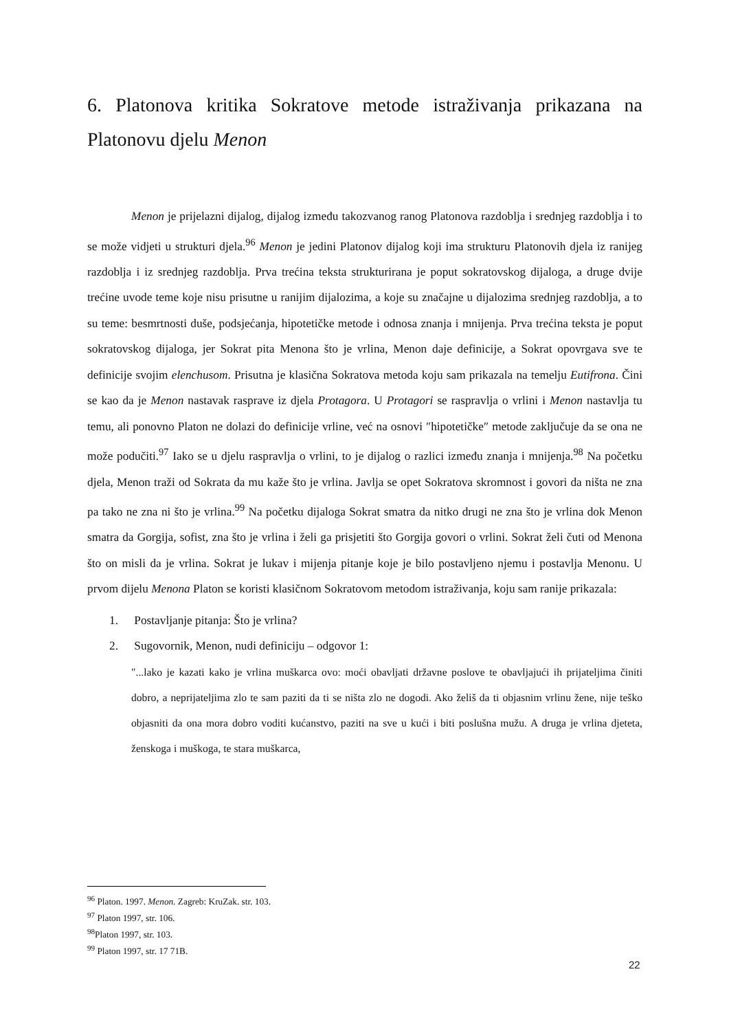6. Platonova kritika Sokratove metode istraživanja prikazana na Platonovu djelu Menon
Menon je prijelazni dijalog, dijalog između takozvanog ranog Platonova razdoblja i srednjeg razdoblja i to se može vidjeti u strukturi djela.<sup>96</sup> Menon je jedini Platonov dijalog koji ima strukturu Platonovih djela iz ranijeg razdoblja i iz srednjeg razdoblja. Prva trećina teksta strukturirana je poput sokratovskog dijaloga, a druge dvije trećine uvode teme koje nisu prisutne u ranijim dijalozima, a koje su značajne u dijalozima srednjeg razdoblja, a to su teme: besmrtnosti duše, podsjećanja, hipotetičke metode i odnosa znanja i mnijenja. Prva trećina teksta je poput sokratovskog dijaloga, jer Sokrat pita Menona što je vrlina, Menon daje definicije, a Sokrat opovrgava sve te definicije svojim elenchusom. Prisutna je klasična Sokratova metoda koju sam prikazala na temelju Eutifrona. Čini se kao da je Menon nastavak rasprave iz djela Protagora. U Protagori se raspravlja o vrlini i Menon nastavlja tu temu, ali ponovno Platon ne dolazi do definicije vrline, već na osnovi ″hipotetičke″ metode zaključuje da se ona ne može podučiti.<sup>97</sup> Iako se u djelu raspravlja o vrlini, to je dijalog o razlici između znanja i mnijenja.<sup>98</sup> Na početku djela, Menon traži od Sokrata da mu kaže što je vrlina. Javlja se opet Sokratova skromnost i govori da ništa ne zna pa tako ne zna ni što je vrlina.<sup>99</sup> Na početku dijaloga Sokrat smatra da nitko drugi ne zna što je vrlina dok Menon smatra da Gorgija, sofist, zna što je vrlina i želi ga prisjetiti što Gorgija govori o vrlini. Sokrat želi čuti od Menona što on misli da je vrlina. Sokrat je lukav i mijenja pitanje koje je bilo postavljeno njemu i postavlja Menonu. U prvom dijelu Menona Platon se koristi klasičnom Sokratovom metodom istraživanja, koju sam ranije prikazala:
1. Postavljanje pitanja: Što je vrlina?
2. Sugovornik, Menon, nudi definiciju – odgovor 1:
″...lako je kazati kako je vrlina muškarca ovo: moći obavljati državne poslove te obavljajući ih prijateljima činiti dobro, a neprijateljima zlo te sam paziti da ti se ništa zlo ne dogodi. Ako želiš da ti objasnim vrlinu žene, nije teško objasniti da ona mora dobro voditi kućanstvo, paziti na sve u kući i biti poslušna mužu. A druga je vrlina djeteta, ženskoga i muškoga, te stara muškarca,
<sup>96</sup> Platon. 1997. Menon. Zagreb: KruZak. str. 103.
<sup>97</sup> Platon 1997, str. 106.
<sup>98</sup> Platon 1997, str. 103.
<sup>99</sup> Platon 1997, str. 17 71B.
22